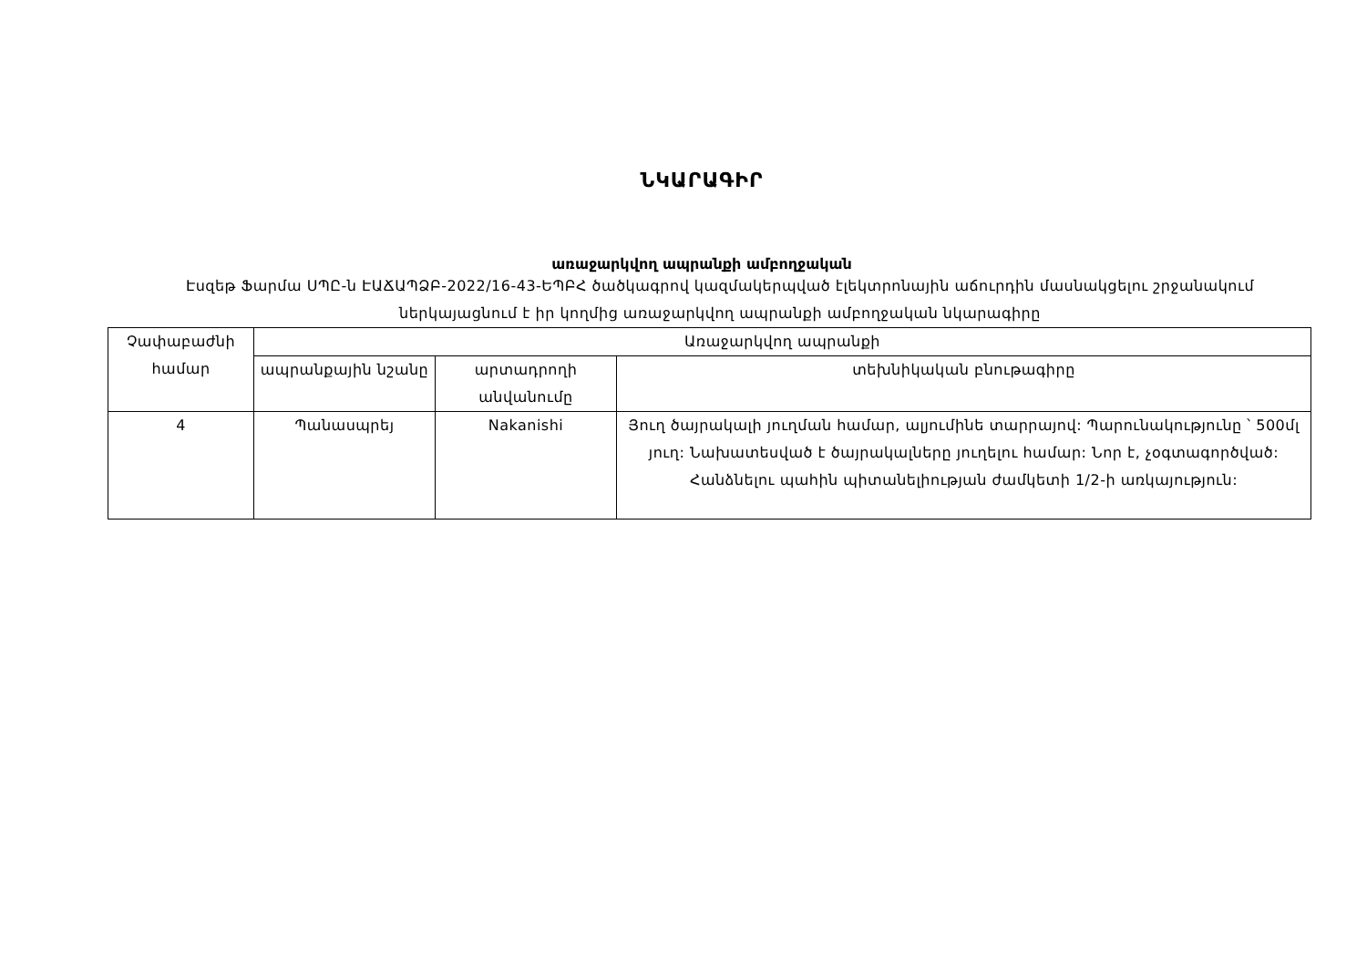ՆԿԱՐԱԳԻՐ
առաջարկվող ապրանքի ամբողջական
Էսզեթ Ֆարմա ՍՊԸ-ն ԷԱՃԱՊՁԲ-2022/16-43-ԵՊԲՀ ծածկագրով կազմակերպված էլեկտրոնային աճուրդին մասնակցելու շրջանակում ներկայացնում է իր կողմից առաջարկվող ապրանքի ամբողջական նկարագիրը
| Չափաբաժնի համար | Առաջարկվող ապրանքի | | |
| --- | --- | --- | --- |
| | ապրանքային նշանը | արտադրողի անվանումը | տեխնիկական բնութագիրը |
| 4 | Պանասպրեյ | Nakanishi | Յուղ ծայրակալի յուղման համար, ալյումինե տարրայով: Պարունակությունը ՝ 500մլ յուղ: Նախատեսված է ծայրակալները յուղելու համար: Նոր է, չօգտագործված: Հանձնելու պահին պիտանելիության ժամկետի 1/2-ի առկայություն: |